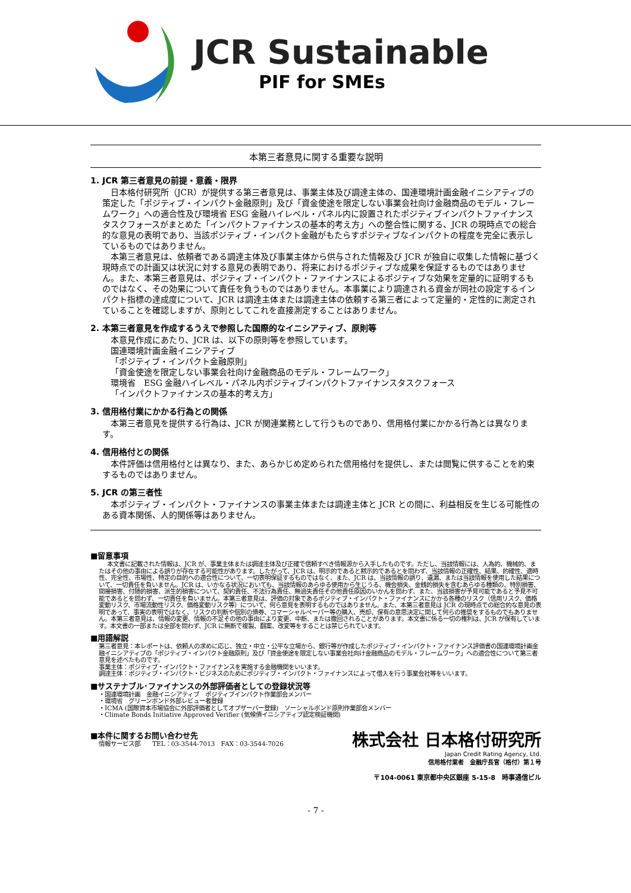JCR Sustainable
PIF for SMEs
本第三者意見に関する重要な説明
1. JCR 第三者意見の前提・意義・限界
日本格付研究所（JCR）が提供する第三者意見は、事業主体及び調達主体の、国連環境計画金融イニシアティブの策定した「ポジティブ・インパクト金融原則」及び「資金使途を限定しない事業会社向け金融商品のモデル・フレームワーク」への適合性及び環境省 ESG 金融ハイレベル・パネル内に設置されたポジティブインパクトファイナンスタスクフォースがまとめた「インパクトファイナンスの基本的考え方」への整合性に関する、JCR の現時点での総合的な意見の表明であり、当該ポジティブ・インパクト金融がもたらすポジティブなインパクトの程度を完全に表示しているものではありません。
本第三者意見は、依頼者である調達主体及び事業主体から供与された情報及び JCR が独自に収集した情報に基づく現時点での計画又は状況に対する意見の表明であり、将来におけるポジティブな成果を保証するものではありません。また、本第三者意見は、ポジティブ・インパクト・ファイナンスによるポジティブな効果を定量的に証明するものではなく、その効果について責任を負うものではありません。本事業により調達される資金が同社の設定するインパクト指標の達成度について、JCR は調達主体または調達主体の依頼する第三者によって定量的・定性的に測定されていることを確認しますが、原則としてこれを直接測定することはありません。
2. 本第三者意見を作成するうえで参照した国際的なイニシアティブ、原則等
本意見作成にあたり、JCR は、以下の原則等を参照しています。
国連環境計画金融イニシアティブ
「ポジティブ・インパクト金融原則」
「資金使途を限定しない事業会社向け金融商品のモデル・フレームワーク」
環境省　ESG 金融ハイレベル・パネル内ポジティブインパクトファイナンスタスクフォース
「インパクトファイナンスの基本的考え方」
3. 信用格付業にかかる行為との関係
本第三者意見を提供する行為は、JCR が関連業務として行うものであり、信用格付業にかかる行為とは異なります。
4. 信用格付との関係
本件評価は信用格付とは異なり、また、あらかじめ定められた信用格付を提供し、または閲覧に供することを約束するものではありません。
5. JCR の第三者性
本ポジティブ・インパクト・ファイナンスの事業主体または調達主体と JCR との間に、利益相反を生じる可能性のある資本関係、人的関係等はありません。
■留意事項
本文書に記載された情報は、JCR が、事業主体または調達主体及び正確で信頼すべき情報源から入手したものです。ただし、当該情報には、人為的、機械的、またはその他の事由による誤りが存在する可能性があります。したがって、JCR は、明示的であると黙示的であるとを問わず、当該情報の正確性、結果、的確性、適時性、完全性、市場性、特定の目的への適合性について、一切表明保証するものではなく、また、JCR は、当該情報の誤り、遺漏、または当該情報を使用した結果について、一切責任を負いません。JCR は、いかなる状況においても、当該情報のあらゆる使用から生じうる、機会損失、金銭的損失を含むあらゆる種類の、特別損害、間接損害、付随的損害、派生的損害について、契約責任、不法行為責任、無過失責任その他責任原因のいかんを問わず、また、当該損害が予見可能であると予見不可能であるとを問わず、一切責任を負いません。本第三者意見は、評価の対象であるポジティブ・インパクト・ファイナンスにかかる各種のリスク（信用リスク、価格変動リスク、市場流動性リスク、価格変動リスク等）について、何ら意見を表明するものではありません。また、本第三者意見は JCR の現時点での総合的な意見の表明であって、事実の表明ではなく、リスクの判断や個別の債券、コマーシャルペーパー等の購入、売却、保有の意思決定に関して何らの推奨をするものでもありません。本第三者意見は、情報の変更、情報の不足その他の事由により変更、中断、または撤回されることがあります。本文書に係る一切の権利は、JCR が保有しています。本文書の一部または全部を問わず、JCR に無断で複製、翻案、改変等をすることは禁じられています。
■用語解説
第三者意見：本レポートは、依頼人の求めに応じ、独立・中立・公平な立場から、銀行等が作成したポジティブ・インパクト・ファイナンス評価書の国連環境計画金融イニシアティブの「ポジティブ・インパクト金融原則」及び「資金使途を限定しない事業会社向け金融商品のモデル・フレームワーク」への適合性について第三者意見を述べたものです。
事業主体：ポジティブ・インパクト・ファイナンスを実施する金融機関をいいます。
調達主体：ポジティブ・インパクト・ビジネスのためにポジティブ・インパクト・ファイナンスによって借入を行う事業会社等をいいます。
■サステナブル･ファイナンスの外部評価者としての登録状況等
・国連環境計画　金融イニシアティブ　ポジティブインパクト作業部会メンバー
・環境省　グリーンボンド外部レビュー者登録
・ICMA (国際資本市場協会に外部評価者としてオブザーバー登録)　ソーシャルボンド原則作業部会メンバー
・Climate Bonds Initiative Approved Verifier (気候債イニシアティブ認定検証機関)
■本件に関するお問い合わせ先
情報サービス部　　TEL：03-3544-7013　FAX：03-3544-7026
株式会社 日本格付研究所
Japan Credit Rating Agency, Ltd.
信用格付業者　金融庁長官（格付）第１号
〒104-0061 東京都中央区銀座 5-15-8　時事通信ビル
- 7 -